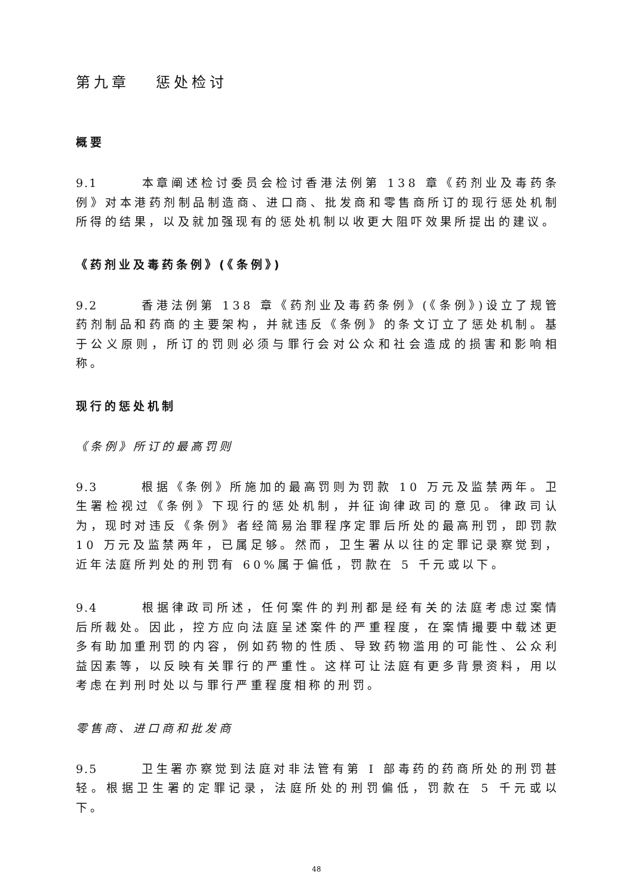第九章　 惩处检讨
概要
9.1 本章阐述检讨委员会检讨香港法例第 138 章《药剂业及毒药条例》对本港药剂制品制造商、进口商、批发商和零售商所订的现行惩处机制所得的结果，以及就加强现有的惩处机制以收更大阻吓效果所提出的建议。
《药剂业及毒药条例》(《条例》)
9.2 香港法例第 138 章《药剂业及毒药条例》(《条例》)设立了规管药剂制品和药商的主要架构，并就违反《条例》的条文订立了惩处机制。基于公义原则，所订的罚则必须与罪行会对公众和社会造成的损害和影响相称。
现行的惩处机制
《条例》所订的最高罚则
9.3 根据《条例》所施加的最高罚则为罚款 10 万元及监禁两年。卫生署检视过《条例》下现行的惩处机制，并征询律政司的意见。律政司认为，现时对违反《条例》者经简易治罪程序定罪后所处的最高刑罚，即罚款 10 万元及监禁两年，已属足够。然而，卫生署从以往的定罪记录察觉到，近年法庭所判处的刑罚有 60%属于偏低，罚款在 5 千元或以下。
9.4 根据律政司所述，任何案件的判刑都是经有关的法庭考虑过案情后所裁处。因此，控方应向法庭呈述案件的严重程度，在案情撮要中载述更多有助加重刑罚的内容，例如药物的性质、导致药物滥用的可能性、公众利益因素等，以反映有关罪行的严重性。这样可让法庭有更多背景资料，用以考虑在判刑时处以与罪行严重程度相称的刑罚。
零售商、进口商和批发商
9.5 卫生署亦察觉到法庭对非法管有第 I 部毒药的药商所处的刑罚甚轻。根据卫生署的定罪记录，法庭所处的刑罚偏低，罚款在 5 千元或以下。
48